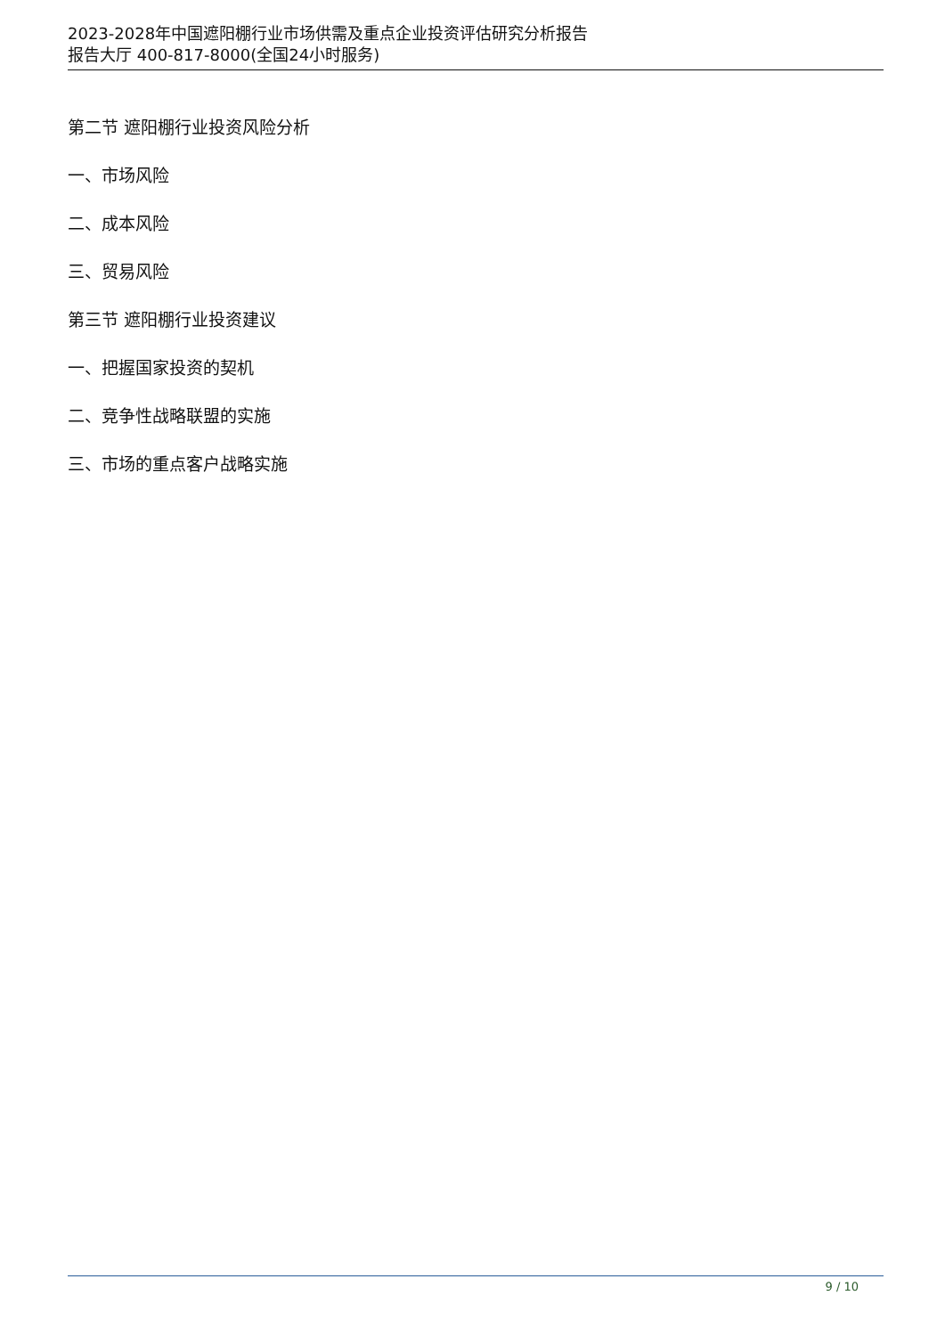2023-2028年中国遮阳棚行业市场供需及重点企业投资评估研究分析报告
报告大厅 400-817-8000(全国24小时服务)
第二节 遮阳棚行业投资风险分析
一、市场风险
二、成本风险
三、贸易风险
第三节 遮阳棚行业投资建议
一、把握国家投资的契机
二、竞争性战略联盟的实施
三、市场的重点客户战略实施
9 / 10